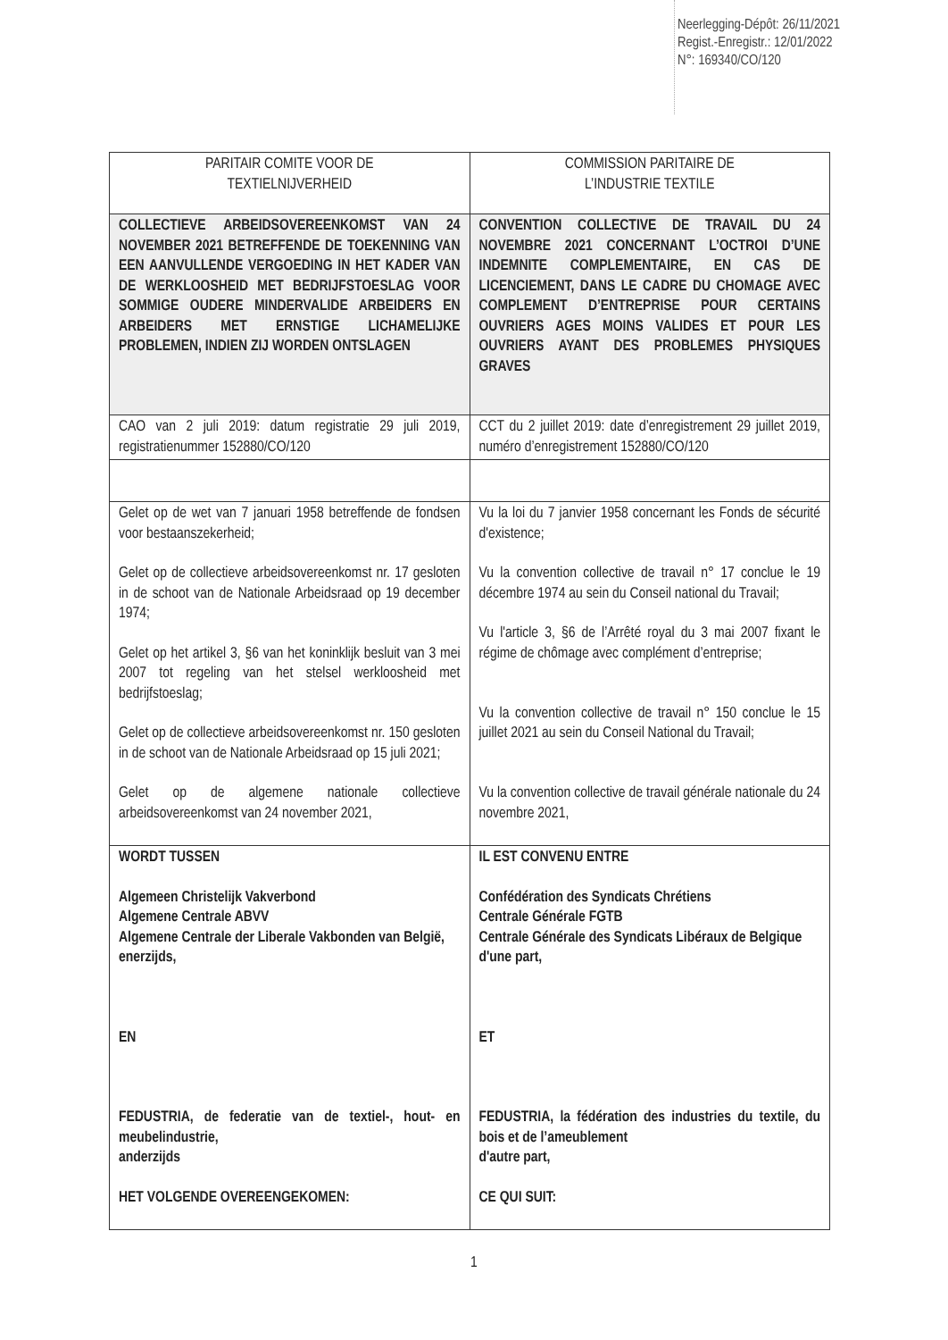Neerlegging-Dépôt: 26/11/2021
Regist.-Enregistr.: 12/01/2022
N°: 169340/CO/120
| PARITAIR COMITE VOOR DE TEXTIELNIJVERHEID | COMMISSION PARITAIRE DE L’INDUSTRIE TEXTILE |
| COLLECTIEVE ARBEIDSOVEREENKOMST VAN 24 NOVEMBER 2021 BETREFFENDE DE TOEKENNING VAN EEN AANVULLENDE VERGOEDING IN HET KADER VAN DE WERKLOOSHEID MET BEDRIJFSTOESLAG VOOR SOMMIGE OUDERE MINDERVALIDE ARBEIDERS EN ARBEIDERS MET ERNSTIGE LICHAMELIJKE PROBLEMEN, INDIEN ZIJ WORDEN ONTSLAGEN | CONVENTION COLLECTIVE DE TRAVAIL DU 24 NOVEMBRE 2021 CONCERNANT L’OCTROI D’UNE INDEMNITE COMPLEMENTAIRE, EN CAS DE LICENCIEMENT, DANS LE CADRE DU CHOMAGE AVEC COMPLEMENT D’ENTREPRISE POUR CERTAINS OUVRIERS AGES MOINS VALIDES ET POUR LES OUVRIERS AYANT DES PROBLEMES PHYSIQUES GRAVES |
| CAO van 2 juli 2019: datum registratie 29 juli 2019, registratienummer 152880/CO/120 | CCT du 2 juillet 2019: date d’enregistrement 29 juillet 2019, numéro d’enregistrement 152880/CO/120 |
| Gelet op de wet van 7 januari 1958 betreffende de fondsen voor bestaanszekerheid; Gelet op de collectieve arbeidsovereenkomst nr. 17 gesloten in de schoot van de Nationale Arbeidsraad op 19 december 1974; Gelet op het artikel 3, §6 van het koninklijk besluit van 3 mei 2007 tot regeling van het stelsel werkloosheid met bedrijfstoeslag; Gelet op de collectieve arbeidsovereenkomst nr. 150 gesloten in de schoot van de Nationale Arbeidsraad op 15 juli 2021; Gelet op de algemene nationale collectieve arbeidsovereenkomst van 24 november 2021, | Vu la loi du 7 janvier 1958 concernant les Fonds de sécurité d'existence; Vu la convention collective de travail n° 17 conclue le 19 décembre 1974 au sein du Conseil national du Travail; Vu l'article 3, §6 de l’Arrêté royal du 3 mai 2007 fixant le régime de chômage avec complément d’entreprise; Vu la convention collective de travail n° 150 conclue le 15 juillet 2021 au sein du Conseil National du Travail; Vu la convention collective de travail générale nationale du 24 novembre 2021, |
| WORDT TUSSEN Algemeen Christelijk Vakverbond Algemene Centrale ABVV Algemene Centrale der Liberale Vakbonden van België, enerzijds, EN FEDUSTRIA, de federatie van de textiel-, hout- en meubelindustrie, anderzijds HET VOLGENDE OVEREENGEKOMEN: | IL EST CONVENU ENTRE Confédération des Syndicats Chrétiens Centrale Générale FGTB Centrale Générale des Syndicats Libéraux de Belgique d'une part, ET FEDUSTRIA, la fédération des industries du textile, du bois et de l’ameublement d'autre part, CE QUI SUIT: |
1